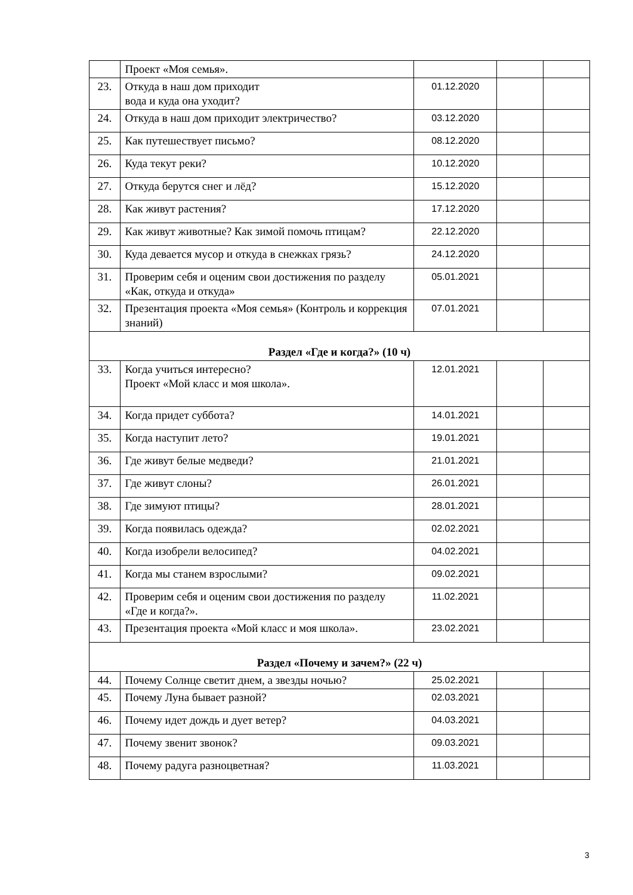| | Проект «Моя семья». | | | |
| 23. | Откуда в наш дом приходит вода и куда она уходит? | 01.12.2020 | | |
| 24. | Откуда в наш дом приходит электричество? | 03.12.2020 | | |
| 25. | Как путешествует письмо? | 08.12.2020 | | |
| 26. | Куда текут реки? | 10.12.2020 | | |
| 27. | Откуда берутся снег и лёд? | 15.12.2020 | | |
| 28. | Как живут растения? | 17.12.2020 | | |
| 29. | Как живут животные? Как зимой помочь птицам? | 22.12.2020 | | |
| 30. | Куда девается мусор и откуда в снежках грязь? | 24.12.2020 | | |
| 31. | Проверим себя и оценим свои достижения по разделу «Как, откуда и откуда» | 05.01.2021 | | |
| 32. | Презентация проекта «Моя семья» (Контроль и коррекция знаний) | 07.01.2021 | | |
| Раздел «Где и когда?» (10 ч) | | | | |
| 33. | Когда учиться интересно? Проект «Мой класс и моя школа». | 12.01.2021 | | |
| 34. | Когда придет суббота? | 14.01.2021 | | |
| 35. | Когда наступит лето? | 19.01.2021 | | |
| 36. | Где живут белые медведи? | 21.01.2021 | | |
| 37. | Где живут слоны? | 26.01.2021 | | |
| 38. | Где зимуют птицы? | 28.01.2021 | | |
| 39. | Когда появилась одежда? | 02.02.2021 | | |
| 40. | Когда изобрели велосипед? | 04.02.2021 | | |
| 41. | Когда мы станем взрослыми? | 09.02.2021 | | |
| 42. | Проверим себя и оценим свои достижения по разделу «Где и когда?». | 11.02.2021 | | |
| 43. | Презентация проекта «Мой класс и моя школа». | 23.02.2021 | | |
| Раздел «Почему и зачем?» (22 ч) | | | | |
| 44. | Почему Солнце светит днем, а звезды ночью? | 25.02.2021 | | |
| 45. | Почему Луна бывает разной? | 02.03.2021 | | |
| 46. | Почему идет дождь и дует ветер? | 04.03.2021 | | |
| 47. | Почему звенит звонок? | 09.03.2021 | | |
| 48. | Почему радуга разноцветная? | 11.03.2021 | | |
3